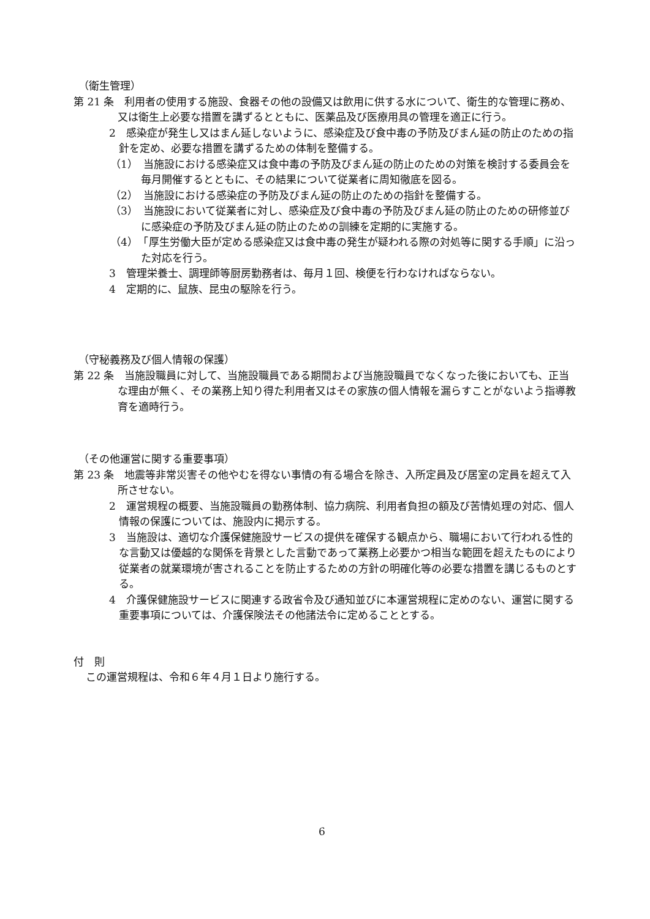（衛生管理）
第 21 条　利用者の使用する施設、食器その他の設備又は飲用に供する水について、衛生的な管理に務め、又は衛生上必要な措置を講ずるとともに、医薬品及び医療用具の管理を適正に行う。
2　感染症が発生し又はまん延しないように、感染症及び食中毒の予防及びまん延の防止のための指針を定め、必要な措置を講ずるための体制を整備する。
（1）　当施設における感染症又は食中毒の予防及びまん延の防止のための対策を検討する委員会を毎月開催するとともに、その結果について従業者に周知徹底を図る。
（2）　当施設における感染症の予防及びまん延の防止のための指針を整備する。
（3）　当施設において従業者に対し、感染症及び食中毒の予防及びまん延の防止のための研修並びに感染症の予防及びまん延の防止のための訓練を定期的に実施する。
（4）　「厚生労働大臣が定める感染症又は食中毒の発生が疑われる際の対処等に関する手順」に沿った対応を行う。
3　管理栄養士、調理師等厨房勤務者は、毎月１回、検便を行わなければならない。
4　定期的に、鼠族、昆虫の駆除を行う。
（守秘義務及び個人情報の保護）
第 22 条　当施設職員に対して、当施設職員である期間および当施設職員でなくなった後においても、正当な理由が無く、その業務上知り得た利用者又はその家族の個人情報を漏らすことがないよう指導教育を適時行う。
（その他運営に関する重要事項）
第 23 条　地震等非常災害その他やむを得ない事情の有る場合を除き、入所定員及び居室の定員を超えて入所させない。
2　運営規程の概要、当施設職員の勤務体制、協力病院、利用者負担の額及び苦情処理の対応、個人情報の保護については、施設内に掲示する。
3　当施設は、適切な介護保健施設サービスの提供を確保する観点から、職場において行われる性的な言動又は優越的な関係を背景とした言動であって業務上必要かつ相当な範囲を超えたものにより従業者の就業環境が害されることを防止するための方針の明確化等の必要な措置を講じるものとする。
4　介護保健施設サービスに関連する政省令及び通知並びに本運営規程に定めのない、運営に関する重要事項については、介護保険法その他諸法令に定めることとする。
付　則
この運営規程は、令和６年４月１日より施行する。
6